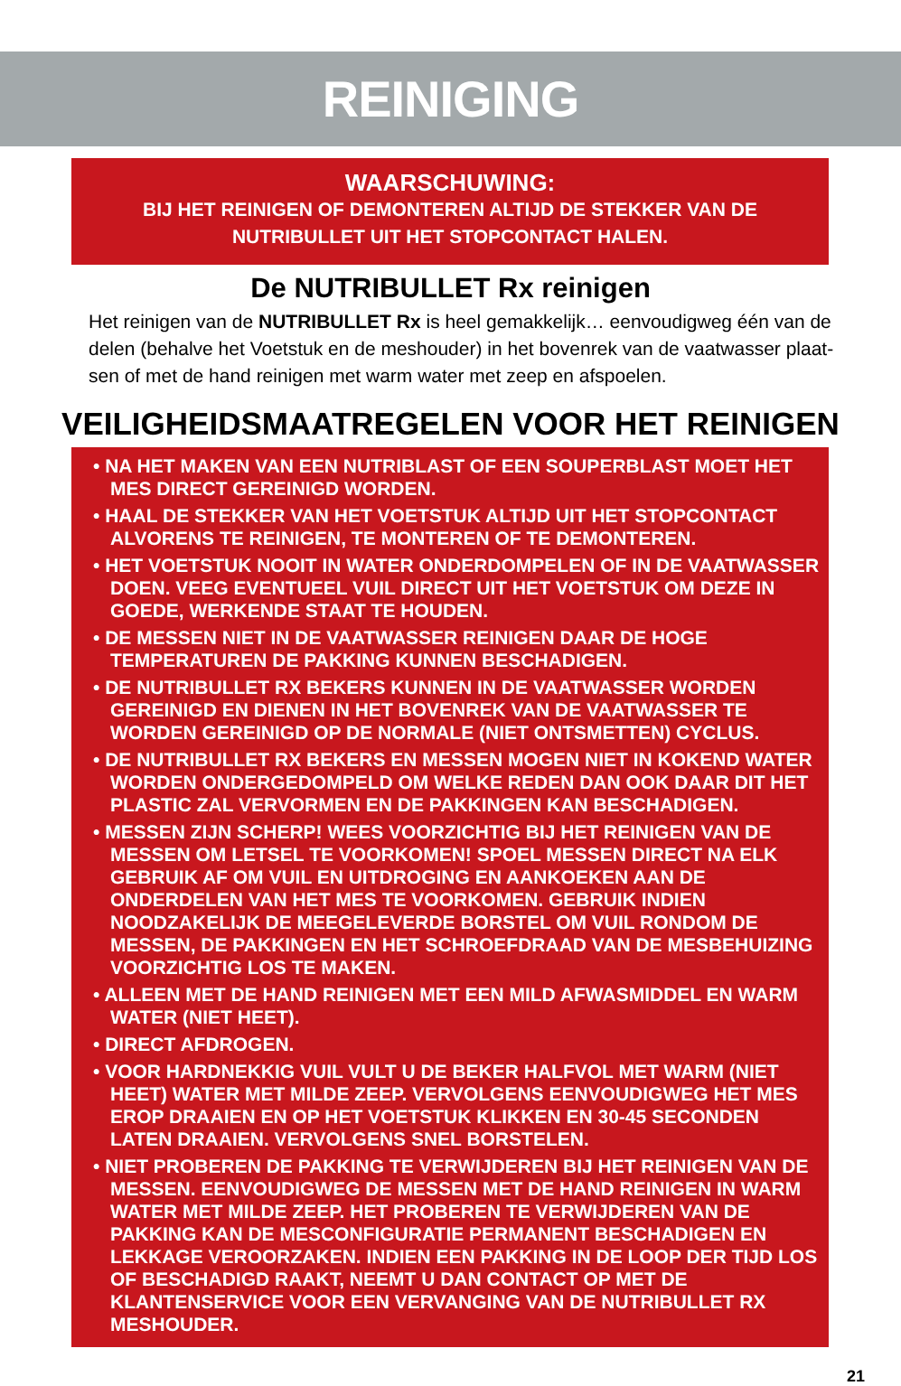REINIGING
WAARSCHUWING:
BIJ HET REINIGEN OF DEMONTEREN ALTIJD DE STEKKER VAN DE NUTRIBULLET UIT HET STOPCONTACT HALEN.
De NUTRIBULLET Rx reinigen
Het reinigen van de NUTRIBULLET Rx is heel gemakkelijk… eenvoudigweg één van de delen (behalve het Voetstuk en de meshouder) in het bovenrek van de vaatwasser plaat-sen of met de hand reinigen met warm water met zeep en afspoelen.
VEILIGHEIDSMAATREGELEN VOOR HET REINIGEN
• NA HET MAKEN VAN EEN NUTRIBLAST OF EEN SOUPERBLAST MOET HET MES DIRECT GEREINIGD WORDEN.
• HAAL DE STEKKER VAN HET VOETSTUK ALTIJD UIT HET STOPCONTACT ALVORENS TE REINIGEN, TE MONTEREN OF TE DEMONTEREN.
• HET VOETSTUK NOOIT IN WATER ONDERDOMPELEN OF IN DE VAATWASSER DOEN. VEEG EVENTUEEL VUIL DIRECT UIT HET VOETSTUK OM DEZE IN GOEDE, WERKENDE STAAT TE HOUDEN.
• DE MESSEN NIET IN DE VAATWASSER REINIGEN DAAR DE HOGE TEMPERATUREN DE PAKKING KUNNEN BESCHADIGEN.
• DE NUTRIBULLET RX BEKERS KUNNEN IN DE VAATWASSER WORDEN GEREINIGD EN DIENEN IN HET BOVENREK VAN DE VAATWASSER TE WORDEN GEREINIGD OP DE NORMALE (NIET ONTSMETTEN) CYCLUS.
• DE NUTRIBULLET RX BEKERS EN MESSEN MOGEN NIET IN KOKEND WATER WORDEN ONDERGEDOMPELD OM WELKE REDEN DAN OOK DAAR DIT HET PLASTIC ZAL VERVORMEN EN DE PAKKINGEN KAN BESCHADIGEN.
• MESSEN ZIJN SCHERP! WEES VOORZICHTIG BIJ HET REINIGEN VAN DE MESSEN OM LETSEL TE VOORKOMEN! SPOEL MESSEN DIRECT NA ELK GEBRUIK AF OM VUIL EN UITDROGING EN AANKOEKEN AAN DE ONDERDELEN VAN HET MES TE VOORKOMEN. GEBRUIK INDIEN NOODZAKELIJK DE MEEGELEVERDE BORSTEL OM VUIL RONDOM DE MESSEN, DE PAKKINGEN EN HET SCHROEFDRAAD VAN DE MESBEHUIZING VOORZICHTIG LOS TE MAKEN.
• ALLEEN MET DE HAND REINIGEN MET EEN MILD AFWASMIDDEL EN WARM WATER (NIET HEET).
• DIRECT AFDROGEN.
• VOOR HARDNEKKIG VUIL VULT U DE BEKER HALFVOL MET WARM (NIET HEET) WATER MET MILDE ZEEP. VERVOLGENS EENVOUDIGWEG HET MES EROP DRAAIEN EN OP HET VOETSTUK KLIKKEN EN 30-45 SECONDEN LATEN DRAAIEN. VERVOLGENS SNEL BORSTELEN.
• NIET PROBEREN DE PAKKING TE VERWIJDEREN BIJ HET REINIGEN VAN DE MESSEN. EENVOUDIGWEG DE MESSEN MET DE HAND REINIGEN IN WARM WATER MET MILDE ZEEP. HET PROBEREN TE VERWIJDEREN VAN DE PAKKING KAN DE MESCONFIGURATIE PERMANENT BESCHADIGEN EN LEKKAGE VEROORZAKEN. INDIEN EEN PAKKING IN DE LOOP DER TIJD LOS OF BESCHADIGD RAAKT, NEEMT U DAN CONTACT OP MET DE KLANTENSERVICE VOOR EEN VERVANGING VAN DE NUTRIBULLET RX MESHOUDER.
21